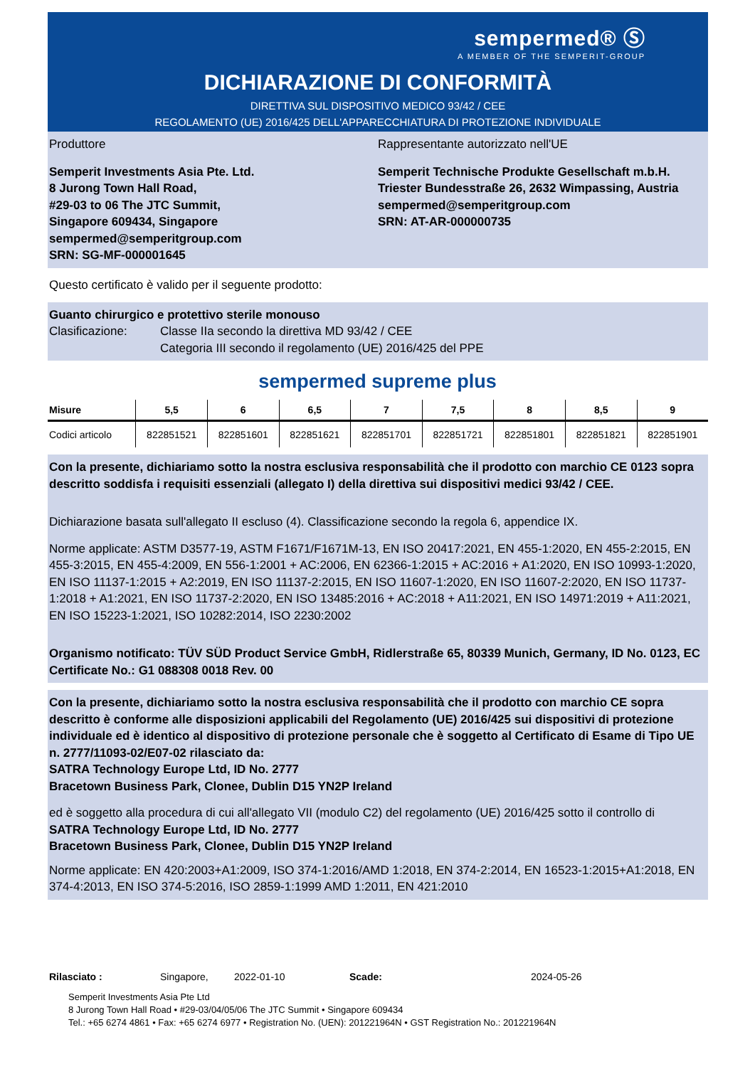sempermed® Ⓢ
A MEMBER OF THE SEMPERIT-GROUP
DICHIARAZIONE DI CONFORMITÀ
DIRETTIVA SUL DISPOSITIVO MEDICO 93/42 / CEE
REGOLAMENTO (UE) 2016/425 DELL'APPARECCHIATURA DI PROTEZIONE INDIVIDUALE
Produttore
Semperit Investments Asia Pte. Ltd.
8 Jurong Town Hall Road,
#29-03 to 06 The JTC Summit,
Singapore 609434, Singapore
sempermed@semperitgroup.com
SRN: SG-MF-000001645
Rappresentante autorizzato nell'UE
Semperit Technische Produkte Gesellschaft m.b.H.
Triester Bundesstraße 26, 2632 Wimpassing, Austria
sempermed@semperitgroup.com
SRN: AT-AR-000000735
Questo certificato è valido per il seguente prodotto:
Guanto chirurgico e protettivo sterile monouso
Clasificazione: Classe IIa secondo la direttiva MD 93/42 / CEE
Categoria III secondo il regolamento (UE) 2016/425 del PPE
sempermed supreme plus
| Misure | 5,5 | 6 | 6,5 | 7 | 7,5 | 8 | 8,5 | 9 |
| --- | --- | --- | --- | --- | --- | --- | --- | --- |
| Codici articolo | 822851521 | 822851601 | 822851621 | 822851701 | 822851721 | 822851801 | 822851821 | 822851901 |
Con la presente, dichiariamo sotto la nostra esclusiva responsabilità che il prodotto con marchio CE 0123 sopra descritto soddisfa i requisiti essenziali (allegato I) della direttiva sui dispositivi medici 93/42 / CEE.
Dichiarazione basata sull'allegato II escluso (4). Classificazione secondo la regola 6, appendice IX.
Norme applicate: ASTM D3577-19, ASTM F1671/F1671M-13, EN ISO 20417:2021, EN 455-1:2020, EN 455-2:2015, EN 455-3:2015, EN 455-4:2009, EN 556-1:2001 + AC:2006, EN 62366-1:2015 + AC:2016 + A1:2020, EN ISO 10993-1:2020, EN ISO 11137-1:2015 + A2:2019, EN ISO 11137-2:2015, EN ISO 11607-1:2020, EN ISO 11607-2:2020, EN ISO 11737-1:2018 + A1:2021, EN ISO 11737-2:2020, EN ISO 13485:2016 + AC:2018 + A11:2021, EN ISO 14971:2019 + A11:2021, EN ISO 15223-1:2021, ISO 10282:2014, ISO 2230:2002
Organismo notificato: TÜV SÜD Product Service GmbH, Ridlerstraße 65, 80339 Munich, Germany, ID No. 0123, EC Certificate No.: G1 088308 0018 Rev. 00
Con la presente, dichiariamo sotto la nostra esclusiva responsabilità che il prodotto con marchio CE sopra descritto è conforme alle disposizioni applicabili del Regolamento (UE) 2016/425 sui dispositivi di protezione individuale ed è identico al dispositivo di protezione personale che è soggetto al Certificato di Esame di Tipo UE n. 2777/11093-02/E07-02 rilasciato da:
SATRA Technology Europe Ltd, ID No. 2777
Bracetown Business Park, Clonee, Dublin D15 YN2P Ireland
ed è soggetto alla procedura di cui all'allegato VII (modulo C2) del regolamento (UE) 2016/425 sotto il controllo di
SATRA Technology Europe Ltd, ID No. 2777
Bracetown Business Park, Clonee, Dublin D15 YN2P Ireland
Norme applicate: EN 420:2003+A1:2009, ISO 374-1:2016/AMD 1:2018, EN 374-2:2014, EN 16523-1:2015+A1:2018, EN 374-4:2013, EN ISO 374-5:2016, ISO 2859-1:1999 AMD 1:2011, EN 421:2010
Rilasciato : Singapore, 2022-01-10 Scade: 2024-05-26
Semperit Investments Asia Pte Ltd
8 Jurong Town Hall Road • #29-03/04/05/06 The JTC Summit • Singapore 609434
Tel.: +65 6274 4861 • Fax: +65 6274 6977 • Registration No. (UEN): 201221964N • GST Registration No.: 201221964N